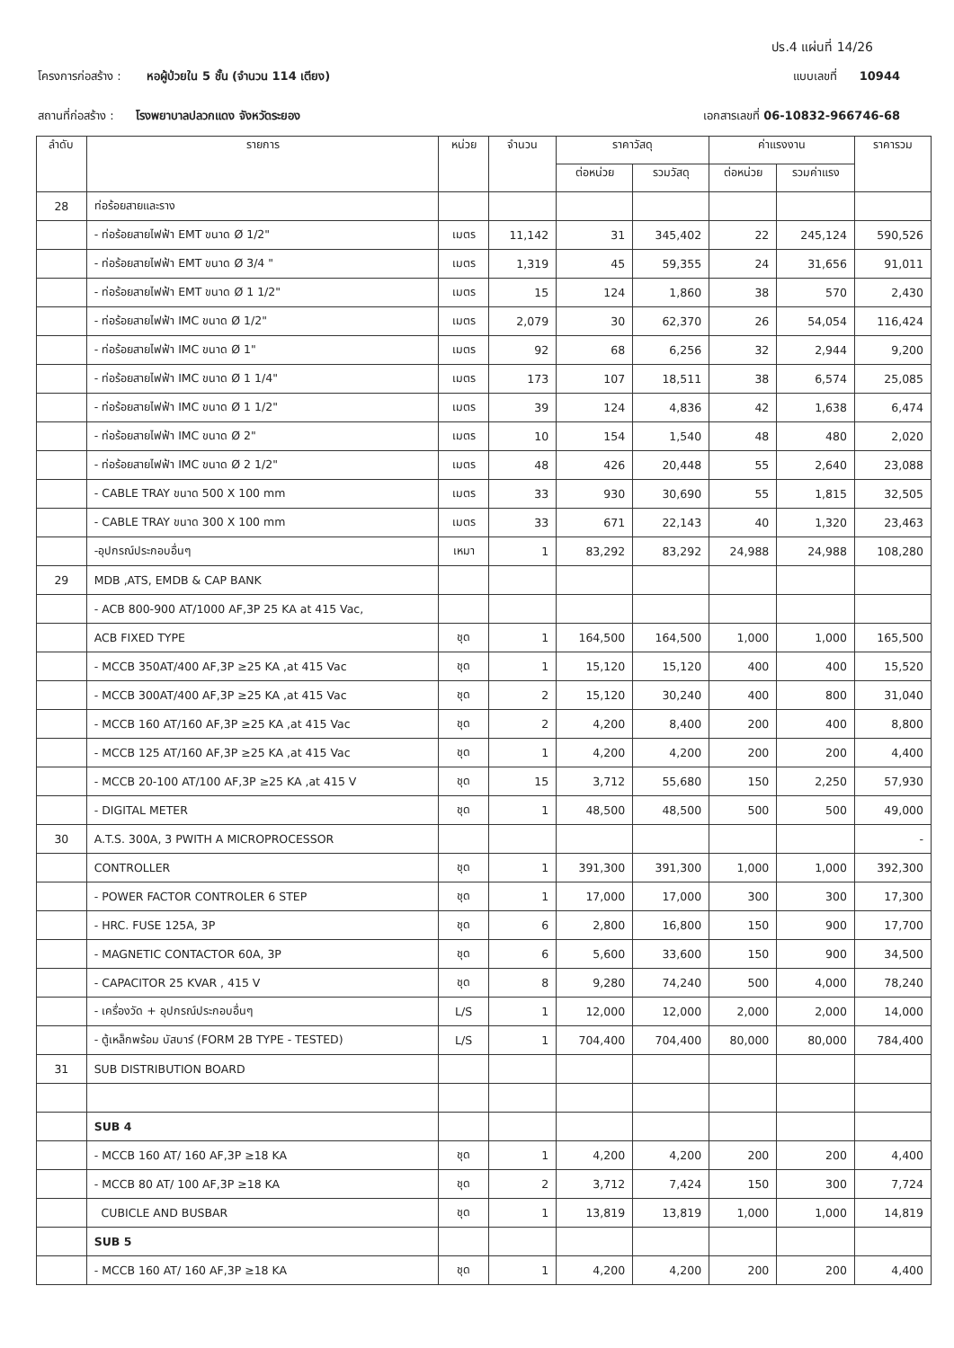ปร.4 แผ่นที่ 14/26
โครงการก่อสร้าง : หอผู้ป่วยใน 5 ชั้น (จำนวน 114 เตียง)
แบบเลขที่ 10944
สถานที่ก่อสร้าง : โรงพยาบาลปลวกแดง จังหวัดระยอง
เอกสารเลขที่ 06-10832-966746-68
| ลำดับ | รายการ | หน่วย | จำนวน | ราคาวัสดุ | | ค่าแรงงาน | | ราคารวม |
| --- | --- | --- | --- | --- | --- | --- | --- | --- |
| | | | | ต่อหน่วย | รวมวัสดุ | ต่อหน่วย | รวมค่าแรง | |
| 28 | ท่อร้อยสายและราง | | | | | | | |
| | - ท่อร้อยสายไฟฟ้า EMT ขนาด Ø 1/2" | เมตร | 11,142 | 31 | 345,402 | 22 | 245,124 | 590,526 |
| | - ท่อร้อยสายไฟฟ้า EMT ขนาด Ø 3/4 " | เมตร | 1,319 | 45 | 59,355 | 24 | 31,656 | 91,011 |
| | - ท่อร้อยสายไฟฟ้า EMT ขนาด Ø 1 1/2" | เมตร | 15 | 124 | 1,860 | 38 | 570 | 2,430 |
| | - ท่อร้อยสายไฟฟ้า IMC ขนาด Ø 1/2" | เมตร | 2,079 | 30 | 62,370 | 26 | 54,054 | 116,424 |
| | - ท่อร้อยสายไฟฟ้า IMC ขนาด Ø 1" | เมตร | 92 | 68 | 6,256 | 32 | 2,944 | 9,200 |
| | - ท่อร้อยสายไฟฟ้า IMC ขนาด Ø 1 1/4" | เมตร | 173 | 107 | 18,511 | 38 | 6,574 | 25,085 |
| | - ท่อร้อยสายไฟฟ้า IMC ขนาด Ø 1 1/2" | เมตร | 39 | 124 | 4,836 | 42 | 1,638 | 6,474 |
| | - ท่อร้อยสายไฟฟ้า IMC ขนาด Ø 2" | เมตร | 10 | 154 | 1,540 | 48 | 480 | 2,020 |
| | - ท่อร้อยสายไฟฟ้า IMC ขนาด Ø 2 1/2" | เมตร | 48 | 426 | 20,448 | 55 | 2,640 | 23,088 |
| | - CABLE TRAY ขนาด 500 X 100 mm | เมตร | 33 | 930 | 30,690 | 55 | 1,815 | 32,505 |
| | - CABLE TRAY ขนาด 300 X 100 mm | เมตร | 33 | 671 | 22,143 | 40 | 1,320 | 23,463 |
| | -อุปกรณ์ประกอบอื่นๆ | เหมา | 1 | 83,292 | 83,292 | 24,988 | 24,988 | 108,280 |
| 29 | MDB ,ATS, EMDB & CAP BANK | | | | | | | |
| | - ACB 800-900 AT/1000 AF,3P 25 KA at 415 Vac, | | | | | | | |
| | ACB FIXED TYPE | ชุด | 1 | 164,500 | 164,500 | 1,000 | 1,000 | 165,500 |
| | - MCCB 350AT/400 AF,3P ≥25 KA ,at 415 Vac | ชุด | 1 | 15,120 | 15,120 | 400 | 400 | 15,520 |
| | - MCCB 300AT/400 AF,3P ≥25 KA ,at 415 Vac | ชุด | 2 | 15,120 | 30,240 | 400 | 800 | 31,040 |
| | - MCCB 160 AT/160 AF,3P ≥25 KA ,at 415 Vac | ชุด | 2 | 4,200 | 8,400 | 200 | 400 | 8,800 |
| | - MCCB 125 AT/160 AF,3P ≥25 KA ,at 415 Vac | ชุด | 1 | 4,200 | 4,200 | 200 | 200 | 4,400 |
| | - MCCB 20-100 AT/100 AF,3P ≥25 KA ,at 415 V | ชุด | 15 | 3,712 | 55,680 | 150 | 2,250 | 57,930 |
| | - DIGITAL METER | ชุด | 1 | 48,500 | 48,500 | 500 | 500 | 49,000 |
| 30 | A.T.S. 300A, 3 PWITH A MICROPROCESSOR | | | | | | | - |
| | CONTROLLER | ชุด | 1 | 391,300 | 391,300 | 1,000 | 1,000 | 392,300 |
| | - POWER FACTOR CONTROLER 6 STEP | ชุด | 1 | 17,000 | 17,000 | 300 | 300 | 17,300 |
| | - HRC. FUSE 125A, 3P | ชุด | 6 | 2,800 | 16,800 | 150 | 900 | 17,700 |
| | - MAGNETIC CONTACTOR 60A, 3P | ชุด | 6 | 5,600 | 33,600 | 150 | 900 | 34,500 |
| | - CAPACITOR 25 KVAR , 415 V | ชุด | 8 | 9,280 | 74,240 | 500 | 4,000 | 78,240 |
| | - เครื่องวัด + อุปกรณ์ประกอบอื่นๆ | L/S | 1 | 12,000 | 12,000 | 2,000 | 2,000 | 14,000 |
| | - ตู้เหล็กพร้อม บัสบาร์ (FORM 2B TYPE - TESTED) | L/S | 1 | 704,400 | 704,400 | 80,000 | 80,000 | 784,400 |
| 31 | SUB DISTRIBUTION BOARD | | | | | | | |
| | SUB 4 | | | | | | | |
| | - MCCB 160 AT/ 160 AF,3P ≥18 KA | ชุด | 1 | 4,200 | 4,200 | 200 | 200 | 4,400 |
| | - MCCB 80 AT/ 100 AF,3P ≥18 KA | ชุด | 2 | 3,712 | 7,424 | 150 | 300 | 7,724 |
| | CUBICLE AND BUSBAR | ชุด | 1 | 13,819 | 13,819 | 1,000 | 1,000 | 14,819 |
| | SUB 5 | | | | | | | |
| | - MCCB 160 AT/ 160 AF,3P ≥18 KA | ชุด | 1 | 4,200 | 4,200 | 200 | 200 | 4,400 |